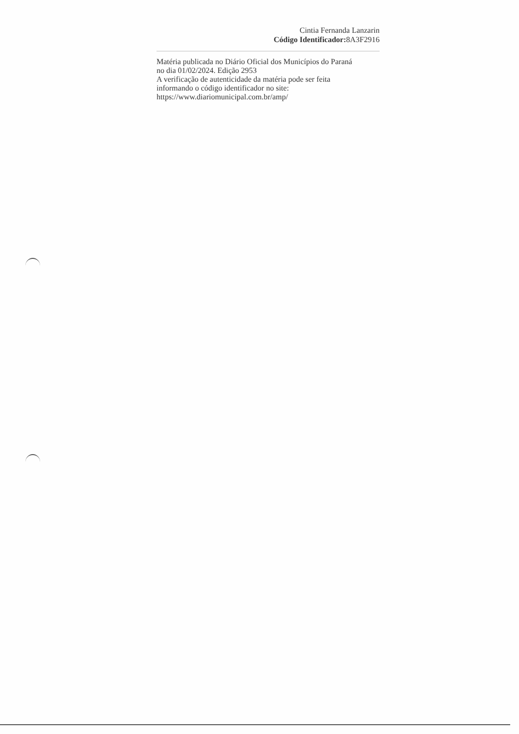Cintia Fernanda Lanzarin
Código Identificador: 8A3F2916
Matéria publicada no Diário Oficial dos Municípios do Paraná
no dia 01/02/2024. Edição 2953
A verificação de autenticidade da matéria pode ser feita
informando o código identificador no site:
https://www.diariomunicipal.com.br/amp/